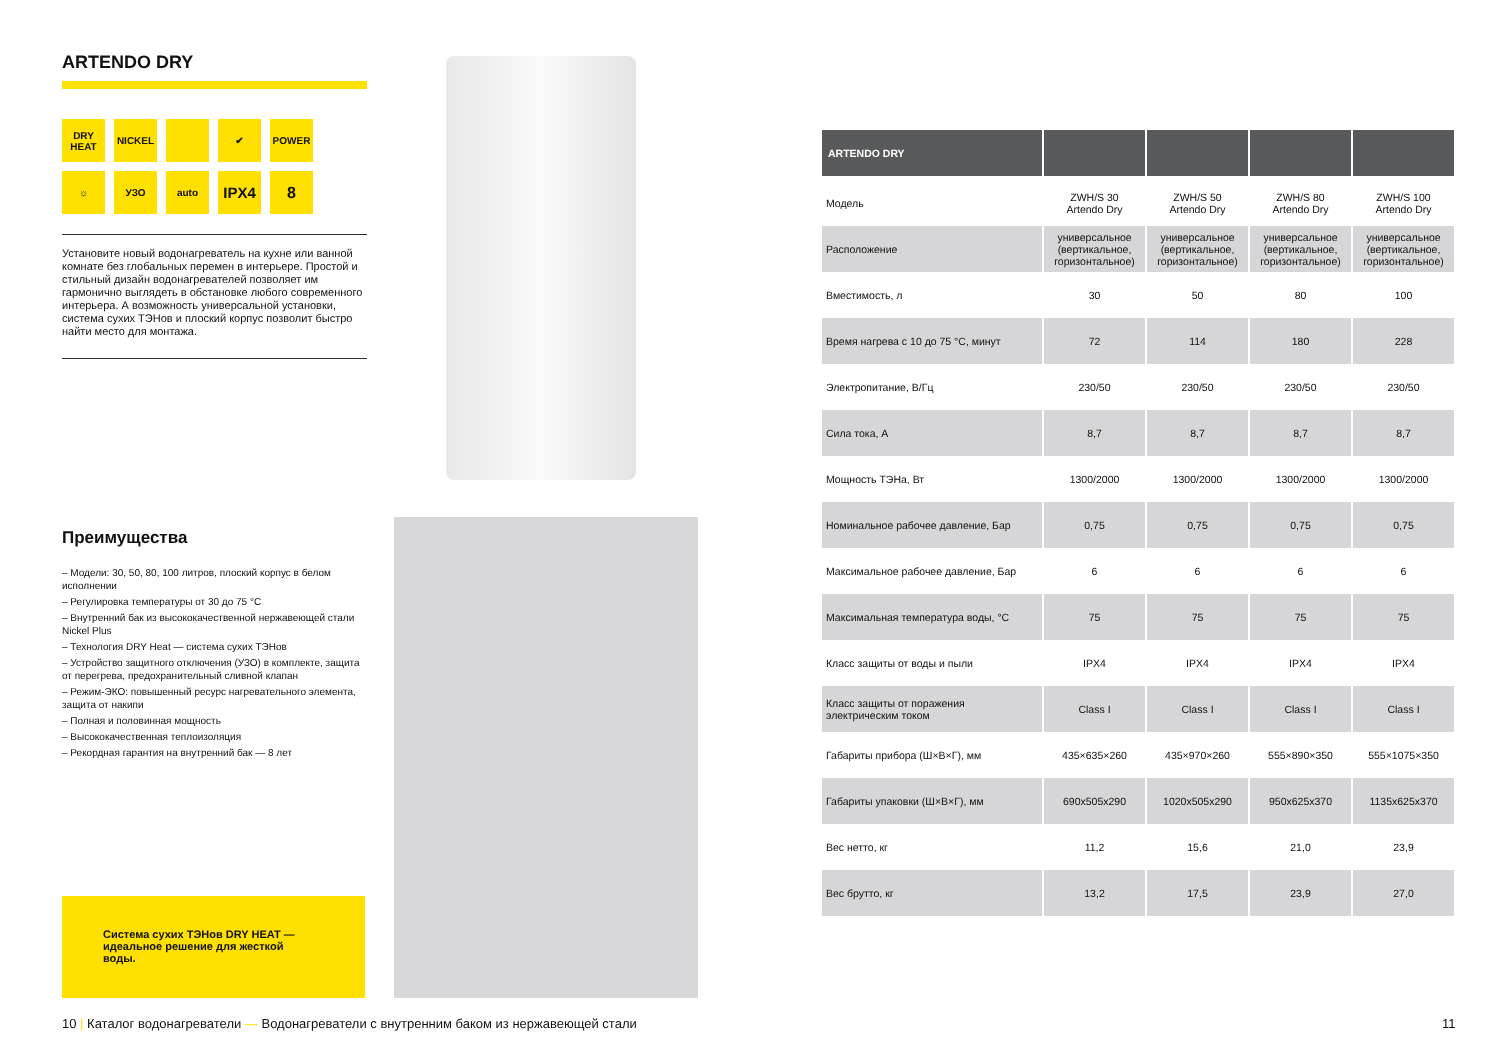ARTENDO DRY
DRY HEAT
NICKEL
✔
POWER
☼
УЗО
auto
IPX4
8
Установите новый водонагреватель на кухне или ванной комнате без глобальных перемен в интерьере. Простой и стильный дизайн водонагревателей позволяет им гармонично выглядеть в обстановке любого современного интерьера. А возможность универсальной установки, система сухих ТЭНов и плоский корпус позволит быстро найти место для монтажа.
Преимущества
– Модели: 30, 50, 80, 100 литров, плоский корпус в белом исполнении
– Регулировка температуры от 30 до 75 °C
– Внутренний бак из высококачественной нержавеющей стали Nickel Plus
– Технология DRY Heat — система сухих ТЭНов
– Устройство защитного отключения (УЗО) в комплекте, защита от перегрева, предохранительный сливной клапан
– Режим-ЭКО: повышенный ресурс нагревательного элемента, защита от накипи
– Полная и половинная мощность
– Высококачественная теплоизоляция
– Рекордная гарантия на внутренний бак — 8 лет
Система сухих ТЭНов DRY HEAT — идеальное решение для жесткой воды.
| ARTENDO DRY | | | | |
| --- | --- | --- | --- | --- |
| Модель | ZWH/S 30 Artendo Dry | ZWH/S 50 Artendo Dry | ZWH/S 80 Artendo Dry | ZWH/S 100 Artendo Dry |
| Расположение | универсальное (вертикальное, горизонтальное) | универсальное (вертикальное, горизонтальное) | универсальное (вертикальное, горизонтальное) | универсальное (вертикальное, горизонтальное) |
| Вместимость, л | 30 | 50 | 80 | 100 |
| Время нагрева с 10 до 75 °C, минут | 72 | 114 | 180 | 228 |
| Электропитание, В/Гц | 230/50 | 230/50 | 230/50 | 230/50 |
| Сила тока, А | 8,7 | 8,7 | 8,7 | 8,7 |
| Мощность ТЭНа, Вт | 1300/2000 | 1300/2000 | 1300/2000 | 1300/2000 |
| Номинальное рабочее давление, Бар | 0,75 | 0,75 | 0,75 | 0,75 |
| Максимальное рабочее давление, Бар | 6 | 6 | 6 | 6 |
| Максимальная температура воды, °C | 75 | 75 | 75 | 75 |
| Класс защиты от воды и пыли | IPX4 | IPX4 | IPX4 | IPX4 |
| Класс защиты от поражения электрическим током | Class I | Class I | Class I | Class I |
| Габариты прибора (Ш×В×Г), мм | 435×635×260 | 435×970×260 | 555×890×350 | 555×1075×350 |
| Габариты упаковки (Ш×В×Г), мм | 690x505x290 | 1020x505x290 | 950x625x370 | 1135x625x370 |
| Вес нетто, кг | 11,2 | 15,6 | 21,0 | 23,9 |
| Вес брутто, кг | 13,2 | 17,5 | 23,9 | 27,0 |
10 | Каталог водонагреватели — Водонагреватели с внутренним баком из нержавеющей стали
11